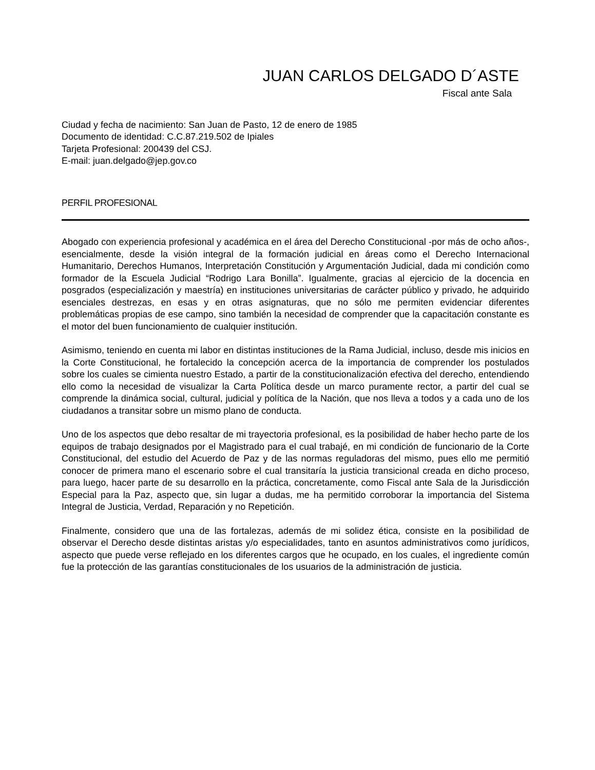JUAN CARLOS DELGADO D´ASTE
Fiscal ante Sala
Ciudad y fecha de nacimiento: San Juan de Pasto, 12 de enero de 1985
Documento de identidad: C.C.87.219.502 de Ipiales
Tarjeta Profesional: 200439 del CSJ.
E-mail: juan.delgado@jep.gov.co
PERFIL PROFESIONAL
Abogado con experiencia profesional y académica en el área del Derecho Constitucional -por más de ocho años-, esencialmente, desde la visión integral de la formación judicial en áreas como el Derecho Internacional Humanitario, Derechos Humanos, Interpretación Constitución y Argumentación Judicial, dada mi condición como formador de la Escuela Judicial “Rodrigo Lara Bonilla”. Igualmente, gracias al ejercicio de la docencia en posgrados (especialización y maestría) en instituciones universitarias de carácter público y privado, he adquirido esenciales destrezas, en esas y en otras asignaturas, que no sólo me permiten evidenciar diferentes problemáticas propias de ese campo, sino también la necesidad de comprender que la capacitación constante es el motor del buen funcionamiento de cualquier institución.
Asimismo, teniendo en cuenta mi labor en distintas instituciones de la Rama Judicial, incluso, desde mis inicios en la Corte Constitucional, he fortalecido la concepción acerca de la importancia de comprender los postulados sobre los cuales se cimienta nuestro Estado, a partir de la constitucionalización efectiva del derecho, entendiendo ello como la necesidad de visualizar la Carta Política desde un marco puramente rector, a partir del cual se comprende la dinámica social, cultural, judicial y política de la Nación, que nos lleva a todos y a cada uno de los ciudadanos a transitar sobre un mismo plano de conducta.
Uno de los aspectos que debo resaltar de mi trayectoria profesional, es la posibilidad de haber hecho parte de los equipos de trabajo designados por el Magistrado para el cual trabajé, en mi condición de funcionario de la Corte Constitucional, del estudio del Acuerdo de Paz y de las normas reguladoras del mismo, pues ello me permitió conocer de primera mano el escenario sobre el cual transitaría la justicia transicional creada en dicho proceso, para luego, hacer parte de su desarrollo en la práctica, concretamente, como Fiscal ante Sala de la Jurisdicción Especial para la Paz, aspecto que, sin lugar a dudas, me ha permitido corroborar la importancia del Sistema Integral de Justicia, Verdad, Reparación y no Repetición.
Finalmente, considero que una de las fortalezas, además de mi solidez ética, consiste en la posibilidad de observar el Derecho desde distintas aristas y/o especialidades, tanto en asuntos administrativos como jurídicos, aspecto que puede verse reflejado en los diferentes cargos que he ocupado, en los cuales, el ingrediente común fue la protección de las garantías constitucionales de los usuarios de la administración de justicia.